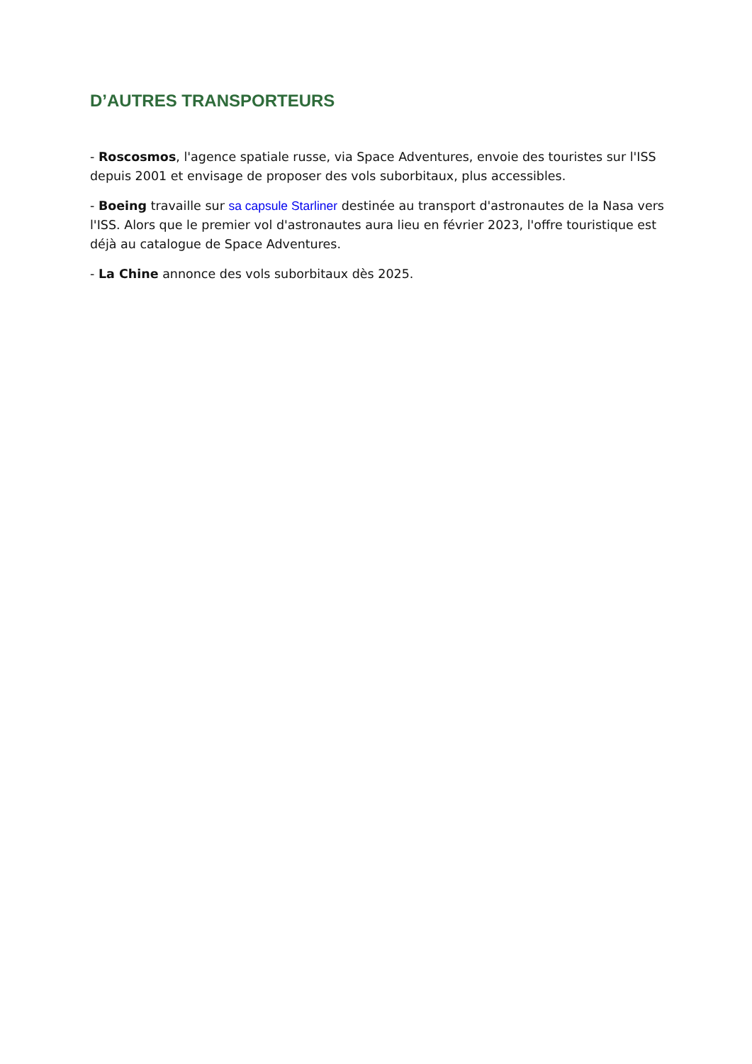D’AUTRES TRANSPORTEURS
- Roscosmos, l'agence spatiale russe, via Space Adventures, envoie des touristes sur l'ISS depuis 2001 et envisage de proposer des vols suborbitaux, plus accessibles.
- Boeing travaille sur sa capsule Starliner destinée au transport d'astronautes de la Nasa vers l'ISS. Alors que le premier vol d'astronautes aura lieu en février 2023, l'offre touristique est déjà au catalogue de Space Adventures.
- La Chine annonce des vols suborbitaux dès 2025.